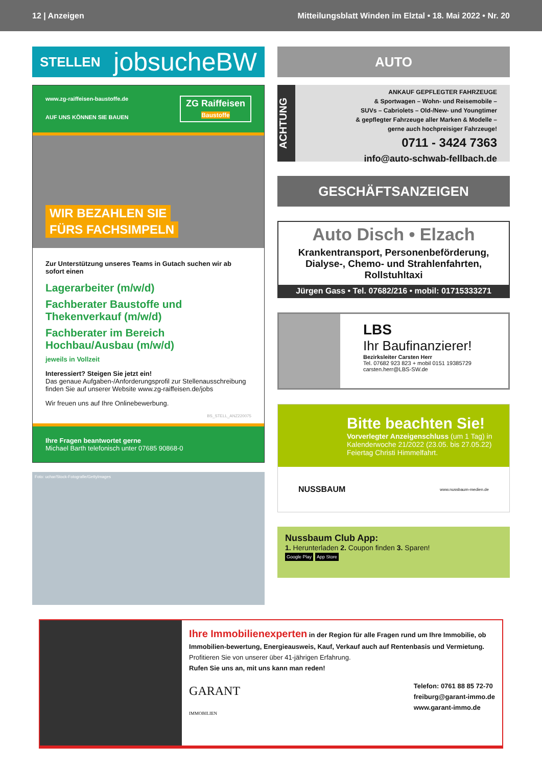12 | Anzeigen Mitteilungsblatt Winden im Elztal • 18. Mai 2022 • Nr. 20
STELLEN jobsucheBW
www.zg-raiffeisen-baustoffe.de
AUF UNS KÖNNEN SIE BAUEN
ZG Raiffeisen
Baustoffe
WIR BEZAHLEN SIE
FÜRS FACHSIMPELN
Zur Unterstützung unseres Teams in Gutach suchen wir ab sofort einen
Lagerarbeiter (m/w/d)
Fachberater Baustoffe und Thekenverkauf (m/w/d)
Fachberater im Bereich Hochbau/Ausbau (m/w/d)
jeweils in Vollzeit
Interessiert? Steigen Sie jetzt ein!
Das genaue Aufgaben-/Anforderungsprofil zur Stellenausschreibung finden Sie auf unserer Website www.zg-raiffeisen.de/jobs
Wir freuen uns auf Ihre Onlinebewerbung.
BS_STELL_ANZ220075
Ihre Fragen beantwortet gerne
Michael Barth telefonisch unter 07685 90868-0
Foto: uchar/Stock-Fotografie/GettyImages
AUTO
ACHTUNG
ANKAUF GEPFLEGTER FAHRZEUGE
& Sportwagen – Wohn- und Reisemobile –
SUVs – Cabriolets – Old-/New- und Youngtimer
& gepflegter Fahrzeuge aller Marken & Modelle –
gerne auch hochpreisiger Fahrzeuge!
0711 - 3424 7363
info@auto-schwab-fellbach.de
GESCHÄFTSANZEIGEN
Auto Disch • Elzach
Krankentransport, Personenbeförderung, Dialyse-, Chemo- und Strahlenfahrten, Rollstuhltaxi
Jürgen Gass • Tel. 07682/216 • mobil: 01715333271
LBS
Ihr Baufinanzierer!
Bezirksleiter Carsten Herr
Tel. 07682 923 823 + mobil 0151 19385729
carsten.herr@LBS-SW.de
Bitte beachten Sie!
Vorverlegter Anzeigenschluss (um 1 Tag) in Kalenderwoche 21/2022 (23.05. bis 27.05.22) Feiertag Christi Himmelfahrt.
NUSSBAUM www.nussbaum-medien.de
Nussbaum Club App:
1. Herunterladen 2. Coupon finden 3. Sparen!
Google Play App Store
Ihre Immobilienexperten in der Region für alle Fragen rund um Ihre Immobilie, ob Immobilien-bewertung, Energieausweis, Kauf, Verkauf auch auf Rentenbasis und Vermietung.
Profitieren Sie von unserer über 41-jährigen Erfahrung.
Rufen Sie uns an, mit uns kann man reden!
GARANT
IMMOBILIEN
Telefon: 0761 88 85 72-70
freiburg@garant-immo.de
www.garant-immo.de